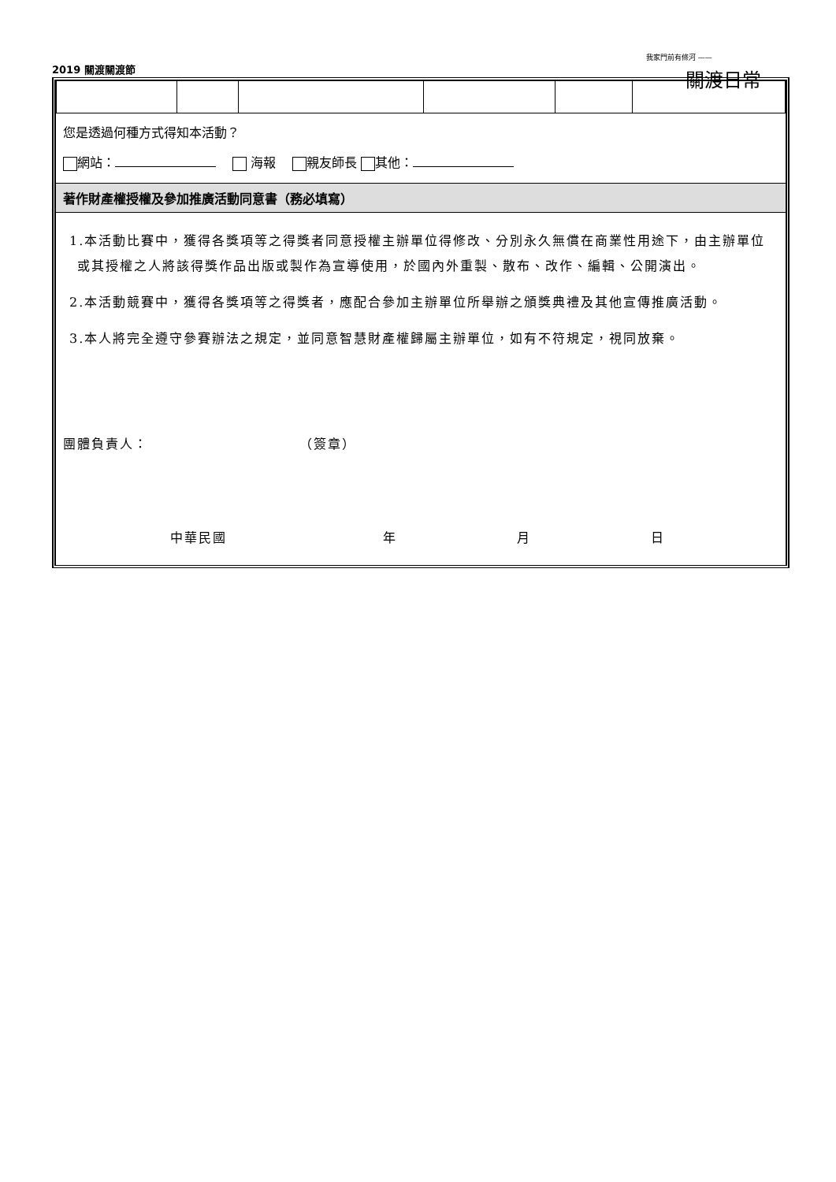2019 關渡關渡節
我家門前有條河 ——
關渡日常
您是透過何種方式得知本活動？
網站：　 海報　 親友師長 其他：
著作財產權授權及參加推廣活動同意書（務必填寫）
1.本活動比賽中，獲得各獎項等之得獎者同意授權主辦單位得修改、分別永久無償在商業性用途下，由主辦單位或其授權之人將該得獎作品出版或製作為宣導使用，於國內外重製、散布、改作、編輯、公開演出。
2.本活動競賽中，獲得各獎項等之得獎者，應配合參加主辦單位所舉辦之頒獎典禮及其他宣傳推廣活動。
3.本人將完全遵守參賽辦法之規定，並同意智慧財產權歸屬主辦單位，如有不符規定，視同放棄。
團體負責人： （簽章）
中華民國 年 月 日